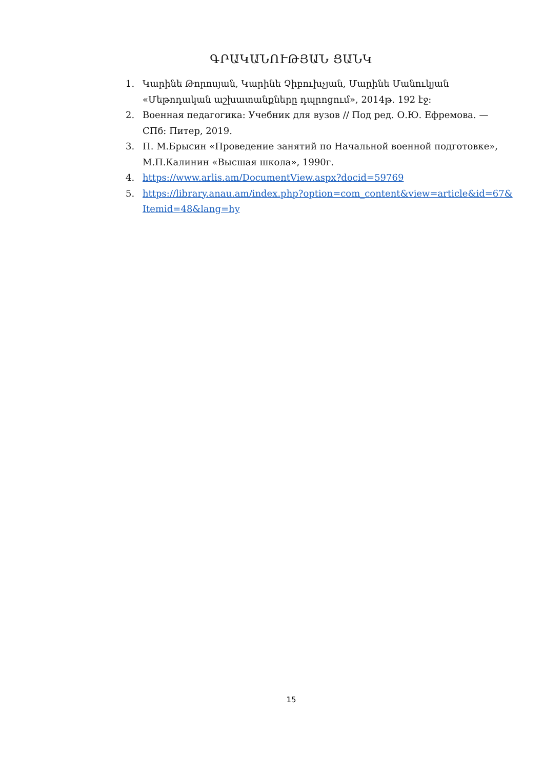ԳՐԱԿԱՆՈՒԹՅԱՆ ՑԱՆԿ
1. Կարինե Թորոսյան, Կարինե Չիբուխչյան, Մարինե Մանուկյան «Մեթոդական աշխատանքները դպրոցում», 2014թ. 192 էջ:
2. Военная педагогика: Учебник для вузов // Под ред. О.Ю. Ефремова. — СПб: Питер, 2019.
3. П. М.Брысин «Проведение занятий по Начальной военной подготовке», М.П.Калинин «Высшая школа», 1990г.
4. https://www.arlis.am/DocumentView.aspx?docid=59769
5. https://library.anau.am/index.php?option=com_content&view=article&id=67&Itemid=48&lang=hy
15